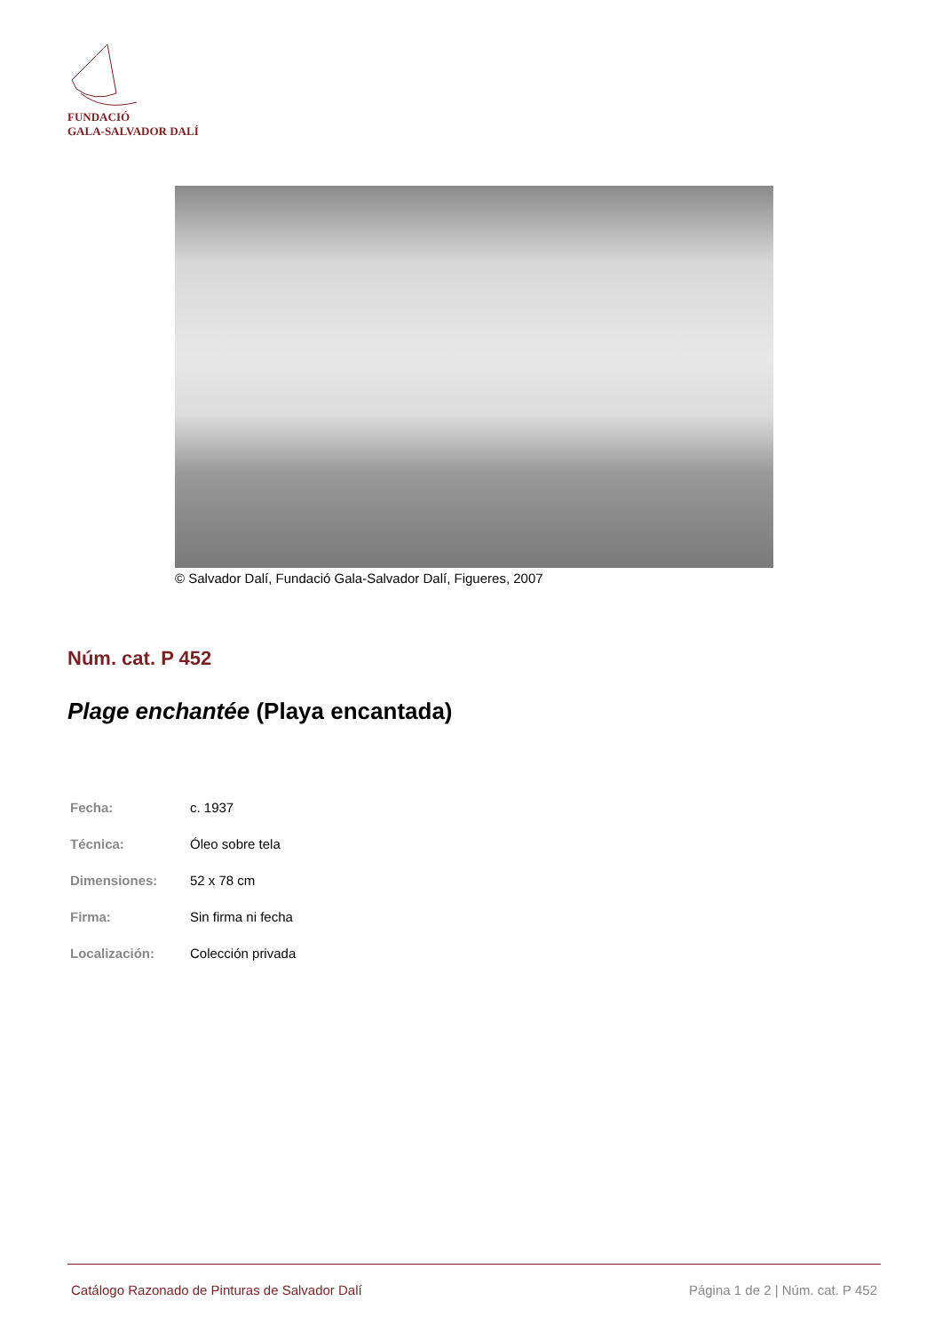FUNDACIÓ
GALA-SALVADOR DALÍ
© Salvador Dalí, Fundació Gala-Salvador Dalí, Figueres, 2007
Núm. cat. P 452
Plage enchantée (Playa encantada)
| Fecha: | c. 1937 |
| Técnica: | Óleo sobre tela |
| Dimensiones: | 52 x 78 cm |
| Firma: | Sin firma ni fecha |
| Localización: | Colección privada |
Catálogo Razonado de Pinturas de Salvador Dalí Página 1 de 2 | Núm. cat. P 452